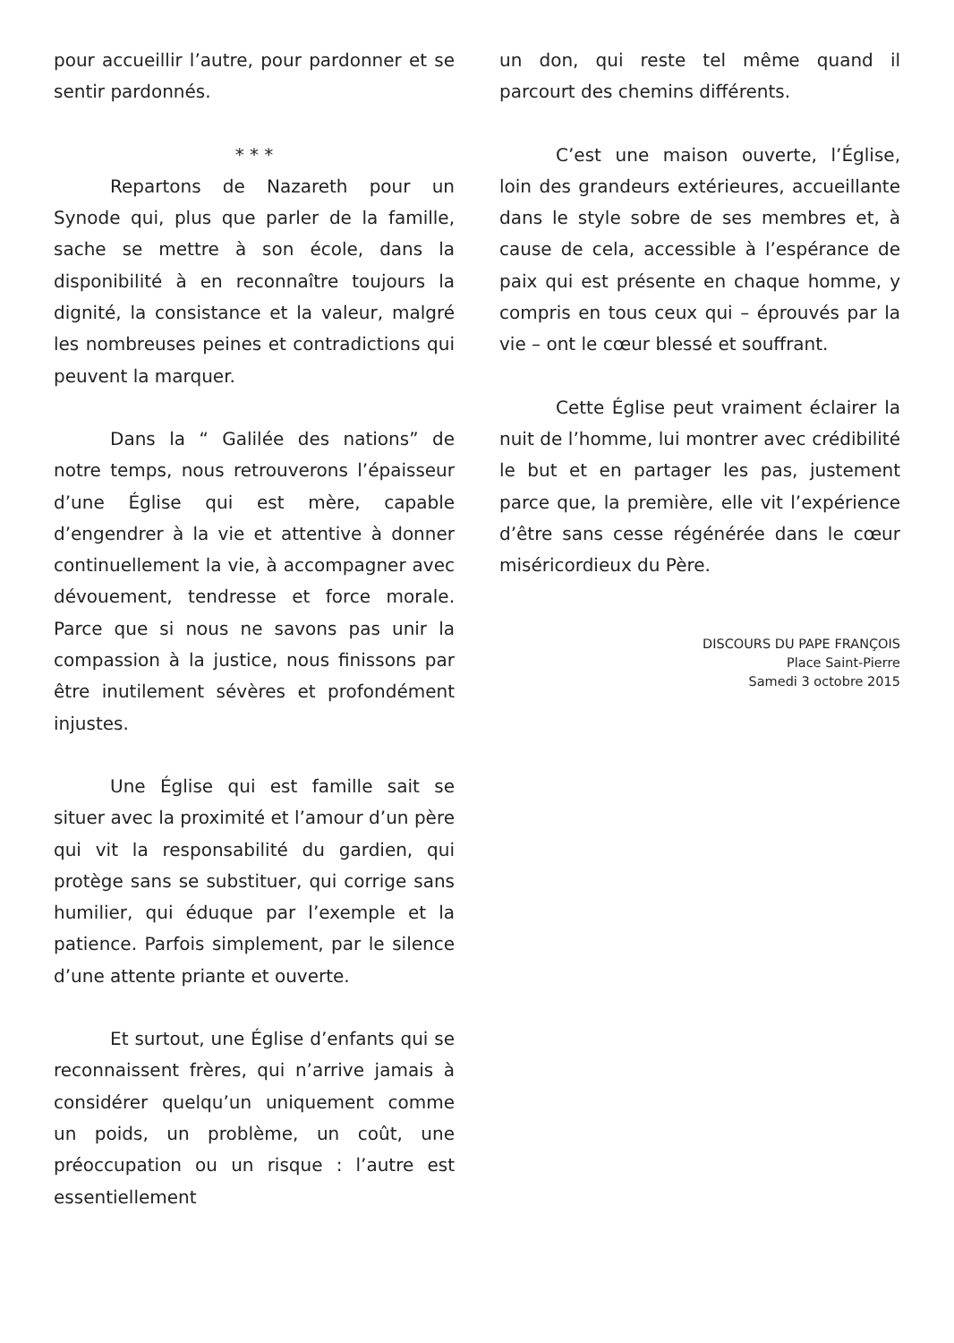pour accueillir l’autre, pour pardonner et se sentir pardonnés.
* * *
Repartons de Nazareth pour un Synode qui, plus que parler de la famille, sache se mettre à son école, dans la disponibilité à en reconnaître toujours la dignité, la consistance et la valeur, malgré les nombreuses peines et contradictions qui peuvent la marquer.
Dans la “ Galilée des nations” de notre temps, nous retrouverons l’épaisseur d’une Église qui est mère, capable d’engendrer à la vie et attentive à donner continuellement la vie, à accompagner avec dévouement, tendresse et force morale. Parce que si nous ne savons pas unir la compassion à la justice, nous finissons par être inutilement sévères et profondément injustes.
Une Église qui est famille sait se situer avec la proximité et l’amour d’un père qui vit la responsabilité du gardien, qui protège sans se substituer, qui corrige sans humilier, qui éduque par l’exemple et la patience. Parfois simplement, par le silence d’une attente priante et ouverte.
Et surtout, une Église d’enfants qui se reconnaissent frères, qui n’arrive jamais à considérer quelqu’un uniquement comme un poids, un problème, un coût, une préoccupation ou un risque : l’autre est essentiellement
un don, qui reste tel même quand il parcourt des chemins différents.
C’est une maison ouverte, l’Église, loin des grandeurs extérieures, accueillante dans le style sobre de ses membres et, à cause de cela, accessible à l’espérance de paix qui est présente en chaque homme, y compris en tous ceux qui – éprouvés par la vie – ont le cœur blessé et souffrant.
Cette Église peut vraiment éclairer la nuit de l’homme, lui montrer avec crédibilité le but et en partager les pas, justement parce que, la première, elle vit l’expérience d’être sans cesse régénérée dans le cœur miséricordieux du Père.
DISCOURS DU PAPE FRANÇOIS
Place Saint-Pierre
Samedi 3 octobre 2015